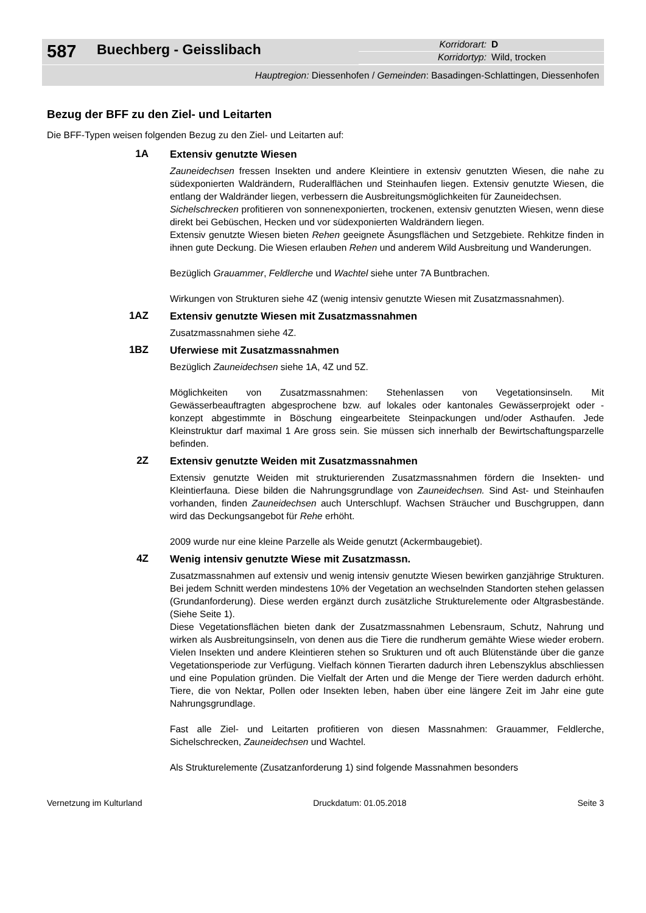587
Buechberg - Geisslibach
Korridorart: D
Korridortyp: Wild, trocken
Hauptregion: Diessenhofen / Gemeinden: Basadingen-Schlattingen, Diessenhofen
Bezug der BFF zu den Ziel- und Leitarten
Die BFF-Typen weisen folgenden Bezug zu den Ziel- und Leitarten auf:
1A
Extensiv genutzte Wiesen
Zauneidechsen fressen Insekten und andere Kleintiere in extensiv genutzten Wiesen, die nahe zu südexponierten Waldrändern, Ruderalflächen und Steinhaufen liegen. Extensiv genutzte Wiesen, die entlang der Waldränder liegen, verbessern die Ausbreitungsmöglichkeiten für Zauneidechsen.
Sichelschrecken profitieren von sonnenexponierten, trockenen, extensiv genutzten Wiesen, wenn diese direkt bei Gebüschen, Hecken und vor südexponierten Waldrändern liegen.
Extensiv genutzte Wiesen bieten Rehen geeignete Äsungsflächen und Setzgebiete. Rehkitze finden in ihnen gute Deckung. Die Wiesen erlauben Rehen und anderem Wild Ausbreitung und Wanderungen.
Bezüglich Grauammer, Feldlerche und Wachtel siehe unter 7A Buntbrachen.
Wirkungen von Strukturen siehe 4Z (wenig intensiv genutzte Wiesen mit Zusatzmassnahmen).
1AZ
Extensiv genutzte Wiesen mit Zusatzmassnahmen
Zusatzmassnahmen siehe 4Z.
1BZ
Uferwiese mit Zusatzmassnahmen
Bezüglich Zauneidechsen siehe 1A, 4Z und 5Z.
Möglichkeiten von Zusatzmassnahmen: Stehenlassen von Vegetationsinseln. Mit Gewässerbeauftragten abgesprochene bzw. auf lokales oder kantonales Gewässerprojekt oder -konzept abgestimmte in Böschung eingearbeitete Steinpackungen und/oder Asthaufen. Jede Kleinstruktur darf maximal 1 Are gross sein. Sie müssen sich innerhalb der Bewirtschaftungsparzelle befinden.
2Z
Extensiv genutzte Weiden mit Zusatzmassnahmen
Extensiv genutzte Weiden mit strukturierenden Zusatzmassnahmen fördern die Insekten- und Kleintierfauna. Diese bilden die Nahrungsgrundlage von Zauneidechsen. Sind Ast- und Steinhaufen vorhanden, finden Zauneidechsen auch Unterschlupf. Wachsen Sträucher und Buschgruppen, dann wird das Deckungsangebot für Rehe erhöht.
2009 wurde nur eine kleine Parzelle als Weide genutzt (Ackermbaugebiet).
4Z
Wenig intensiv genutzte Wiese mit Zusatzmassn.
Zusatzmassnahmen auf extensiv und wenig intensiv genutzte Wiesen bewirken ganzjährige Strukturen. Bei jedem Schnitt werden mindestens 10% der Vegetation an wechselnden Standorten stehen gelassen (Grundanforderung). Diese werden ergänzt durch zusätzliche Strukturelemente oder Altgrasbestände. (Siehe Seite 1).
Diese Vegetationsflächen bieten dank der Zusatzmassnahmen Lebensraum, Schutz, Nahrung und wirken als Ausbreitungsinseln, von denen aus die Tiere die rundherum gemähte Wiese wieder erobern. Vielen Insekten und andere Kleintieren stehen so Srukturen und oft auch Blütenstände über die ganze Vegetationsperiode zur Verfügung. Vielfach können Tierarten dadurch ihren Lebenszyklus abschliessen und eine Population gründen. Die Vielfalt der Arten und die Menge der Tiere werden dadurch erhöht. Tiere, die von Nektar, Pollen oder Insekten leben, haben über eine längere Zeit im Jahr eine gute Nahrungsgrundlage.
Fast alle Ziel- und Leitarten profitieren von diesen Massnahmen: Grauammer, Feldlerche, Sichelschrecken, Zauneidechsen und Wachtel.
Als Strukturelemente (Zusatzanforderung 1) sind folgende Massnahmen besonders
Vernetzung im Kulturland Druckdatum: 01.05.2018 Seite 3